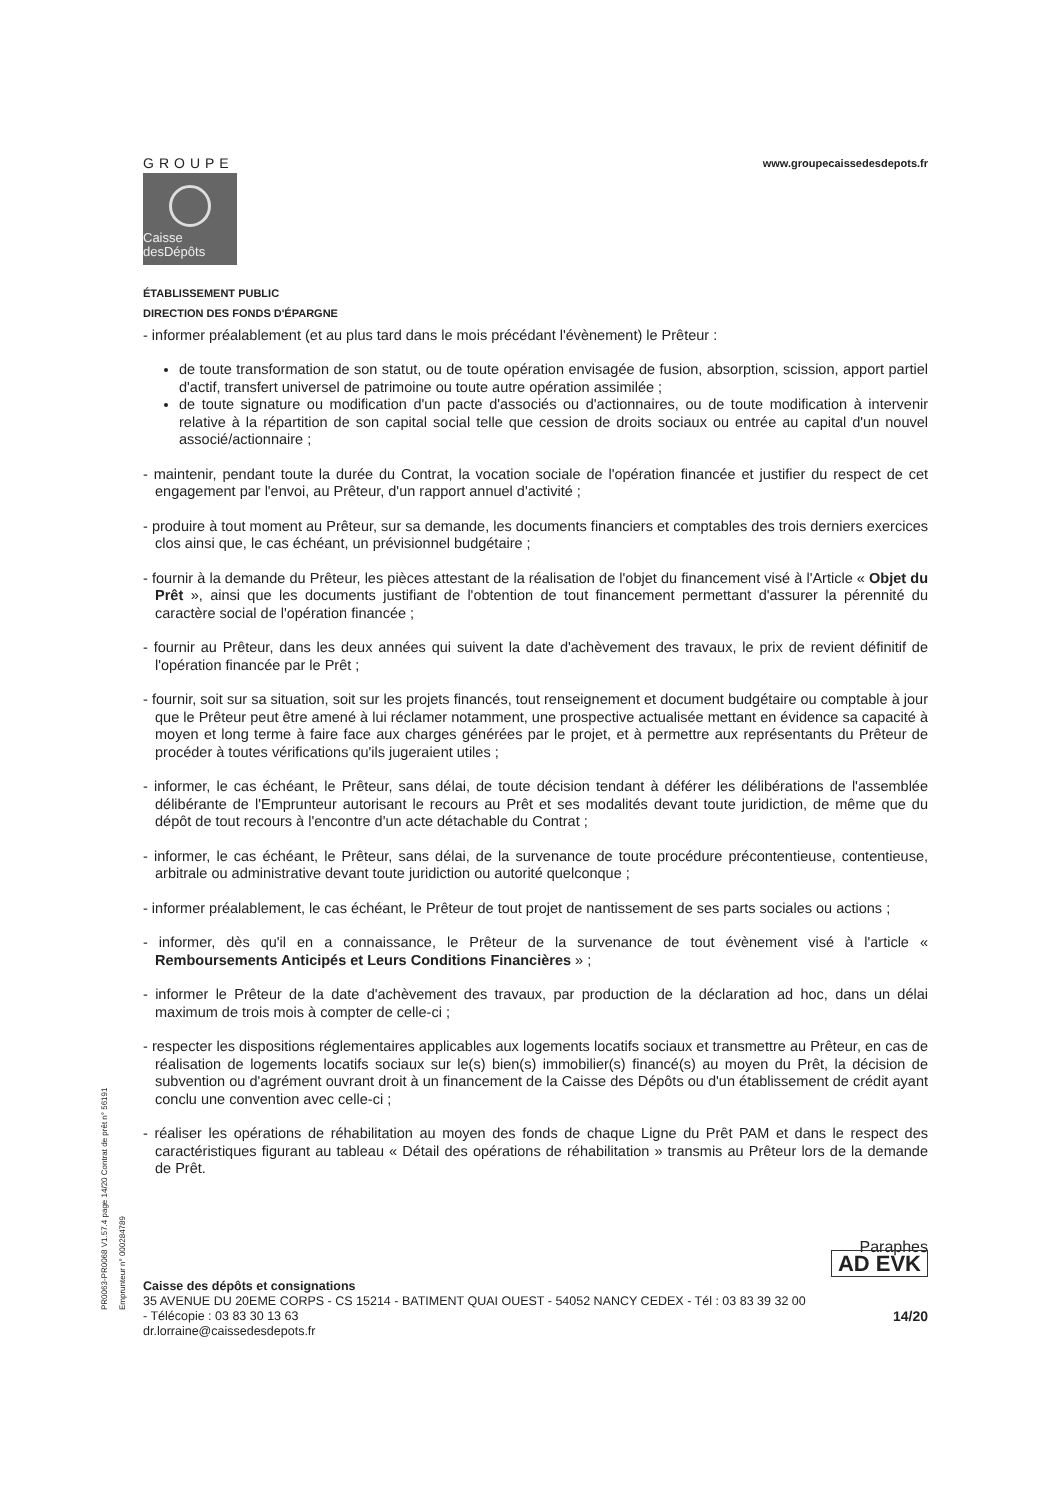PR0063-PR0068 V1.57.4 page 14/20 Contrat de prêt n° 56191 Emprunteur n° 000284789
GROUPE
Caisse
desDépôts
www.groupecaissedesdepots.fr
ÉTABLISSEMENT PUBLIC
DIRECTION DES FONDS D'ÉPARGNE
- informer préalablement (et au plus tard dans le mois précédant l'évènement) le Prêteur :
de toute transformation de son statut, ou de toute opération envisagée de fusion, absorption, scission, apport partiel d'actif, transfert universel de patrimoine ou toute autre opération assimilée ;
de toute signature ou modification d'un pacte d'associés ou d'actionnaires, ou de toute modification à intervenir relative à la répartition de son capital social telle que cession de droits sociaux ou entrée au capital d'un nouvel associé/actionnaire ;
- maintenir, pendant toute la durée du Contrat, la vocation sociale de l'opération financée et justifier du respect de cet engagement par l'envoi, au Prêteur, d'un rapport annuel d'activité ;
- produire à tout moment au Prêteur, sur sa demande, les documents financiers et comptables des trois derniers exercices clos ainsi que, le cas échéant, un prévisionnel budgétaire ;
- fournir à la demande du Prêteur, les pièces attestant de la réalisation de l'objet du financement visé à l'Article « Objet du Prêt », ainsi que les documents justifiant de l'obtention de tout financement permettant d'assurer la pérennité du caractère social de l'opération financée ;
- fournir au Prêteur, dans les deux années qui suivent la date d'achèvement des travaux, le prix de revient définitif de l'opération financée par le Prêt ;
- fournir, soit sur sa situation, soit sur les projets financés, tout renseignement et document budgétaire ou comptable à jour que le Prêteur peut être amené à lui réclamer notamment, une prospective actualisée mettant en évidence sa capacité à moyen et long terme à faire face aux charges générées par le projet, et à permettre aux représentants du Prêteur de procéder à toutes vérifications qu'ils jugeraient utiles ;
- informer, le cas échéant, le Prêteur, sans délai, de toute décision tendant à déférer les délibérations de l'assemblée délibérante de l'Emprunteur autorisant le recours au Prêt et ses modalités devant toute juridiction, de même que du dépôt de tout recours à l'encontre d'un acte détachable du Contrat ;
- informer, le cas échéant, le Prêteur, sans délai, de la survenance de toute procédure précontentieuse, contentieuse, arbitrale ou administrative devant toute juridiction ou autorité quelconque ;
- informer préalablement, le cas échéant, le Prêteur de tout projet de nantissement de ses parts sociales ou actions ;
- informer, dès qu'il en a connaissance, le Prêteur de la survenance de tout évènement visé à l'article « Remboursements Anticipés et Leurs Conditions Financières » ;
- informer le Prêteur de la date d'achèvement des travaux, par production de la déclaration ad hoc, dans un délai maximum de trois mois à compter de celle-ci ;
- respecter les dispositions réglementaires applicables aux logements locatifs sociaux et transmettre au Prêteur, en cas de réalisation de logements locatifs sociaux sur le(s) bien(s) immobilier(s) financé(s) au moyen du Prêt, la décision de subvention ou d'agrément ouvrant droit à un financement de la Caisse des Dépôts ou d'un établissement de crédit ayant conclu une convention avec celle-ci ;
- réaliser les opérations de réhabilitation au moyen des fonds de chaque Ligne du Prêt PAM et dans le respect des caractéristiques figurant au tableau « Détail des opérations de réhabilitation » transmis au Prêteur lors de la demande de Prêt.
Paraphes
AD EVK
Caisse des dépôts et consignations
35 AVENUE DU 20EME CORPS - CS 15214 - BATIMENT QUAI OUEST - 54052 NANCY CEDEX - Tél : 03 83 39 32 00
- Télécopie : 03 83 30 13 63 14/20
dr.lorraine@caissedesdepots.fr